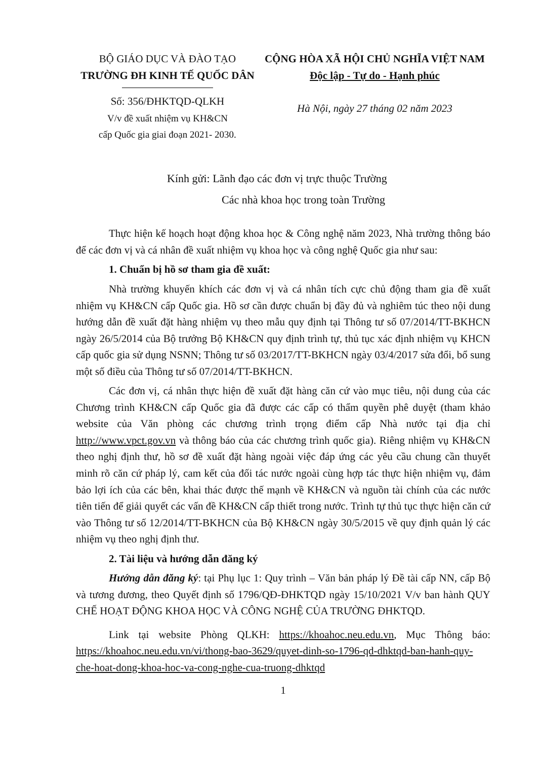BỘ GIÁO DỤC VÀ ĐÀO TẠO
TRƯỜNG ĐH KINH TẾ QUỐC DÂN
Số: 356/ĐHKTQD-QLKH
V/v đề xuất nhiệm vụ KH&CN
cấp Quốc gia giai đoạn 2021- 2030.
CỘNG HÒA XÃ HỘI CHỦ NGHĨA VIỆT NAM
Độc lập - Tự do - Hạnh phúc
Hà Nội, ngày 27 tháng 02 năm 2023
Kính gửi: Lãnh đạo các đơn vị trực thuộc Trường
Các nhà khoa học trong toàn Trường
Thực hiện kế hoạch hoạt động khoa học & Công nghệ năm 2023, Nhà trường thông báo để các đơn vị và cá nhân đề xuất nhiệm vụ khoa học và công nghệ Quốc gia như sau:
1. Chuẩn bị hồ sơ tham gia đề xuất:
Nhà trường khuyến khích các đơn vị và cá nhân tích cực chủ động tham gia đề xuất nhiệm vụ KH&CN cấp Quốc gia. Hồ sơ cần được chuẩn bị đầy đủ và nghiêm túc theo nội dung hướng dẫn đề xuất đặt hàng nhiệm vụ theo mẫu quy định tại Thông tư số 07/2014/TT-BKHCN ngày 26/5/2014 của Bộ trưởng Bộ KH&CN quy định trình tự, thủ tục xác định nhiệm vụ KHCN cấp quốc gia sử dụng NSNN; Thông tư số 03/2017/TT-BKHCN ngày 03/4/2017 sửa đổi, bổ sung một số điều của Thông tư số 07/2014/TT-BKHCN.
Các đơn vị, cá nhân thực hiện đề xuất đặt hàng căn cứ vào mục tiêu, nội dung của các Chương trình KH&CN cấp Quốc gia đã được các cấp có thẩm quyền phê duyệt (tham khảo website của Văn phòng các chương trình trọng điểm cấp Nhà nước tại địa chỉ http://www.vpct.gov.vn và thông báo của các chương trình quốc gia). Riêng nhiệm vụ KH&CN theo nghị định thư, hồ sơ đề xuất đặt hàng ngoài việc đáp ứng các yêu cầu chung cần thuyết minh rõ căn cứ pháp lý, cam kết của đối tác nước ngoài cùng hợp tác thực hiện nhiệm vụ, đảm bảo lợi ích của các bên, khai thác được thế mạnh về KH&CN và nguồn tài chính của các nước tiên tiến để giải quyết các vấn đề KH&CN cấp thiết trong nước. Trình tự thủ tục thực hiện căn cứ vào Thông tư số 12/2014/TT-BKHCN của Bộ KH&CN ngày 30/5/2015 về quy định quản lý các nhiệm vụ theo nghị định thư.
2. Tài liệu và hướng dẫn đăng ký
Hướng dẫn đăng ký: tại Phụ lục 1: Quy trình – Văn bản pháp lý Đề tài cấp NN, cấp Bộ và tương đương, theo Quyết định số 1796/QĐ-ĐHKTQD ngày 15/10/2021 V/v ban hành QUY CHẾ HOẠT ĐỘNG KHOA HỌC VÀ CÔNG NGHỆ CỦA TRƯỜNG ĐHKTQD.
Link tại website Phòng QLKH: https://khoahoc.neu.edu.vn, Mục Thông báo: https://khoahoc.neu.edu.vn/vi/thong-bao-3629/quyet-dinh-so-1796-qd-dhktqd-ban-hanh-quy-che-hoat-dong-khoa-hoc-va-cong-nghe-cua-truong-dhktqd
1